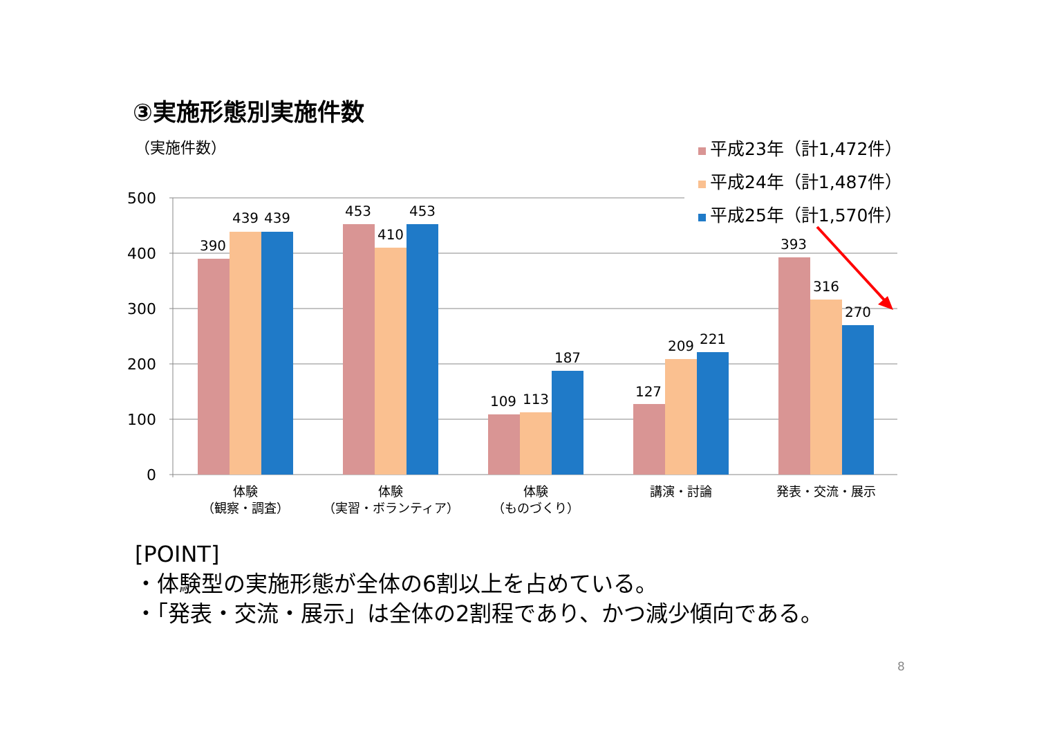③実施形態別実施件数
（実施件数）
平成23年（計1,472件）
平成24年（計1,487件）
平成25年（計1,570件）
500
400
300
200
100
0
390
439
439
453
410
453
109
113
187
127
209
221
393
316
270
体験
（観察・調査）
体験
（実習・ボランティア）
体験
（ものづくり）
講演・討論
発表・交流・展示
[POINT]
・体験型の実施形態が全体の6割以上を占めている。
・「発表・交流・展示」は全体の2割程であり、かつ減少傾向である。
8